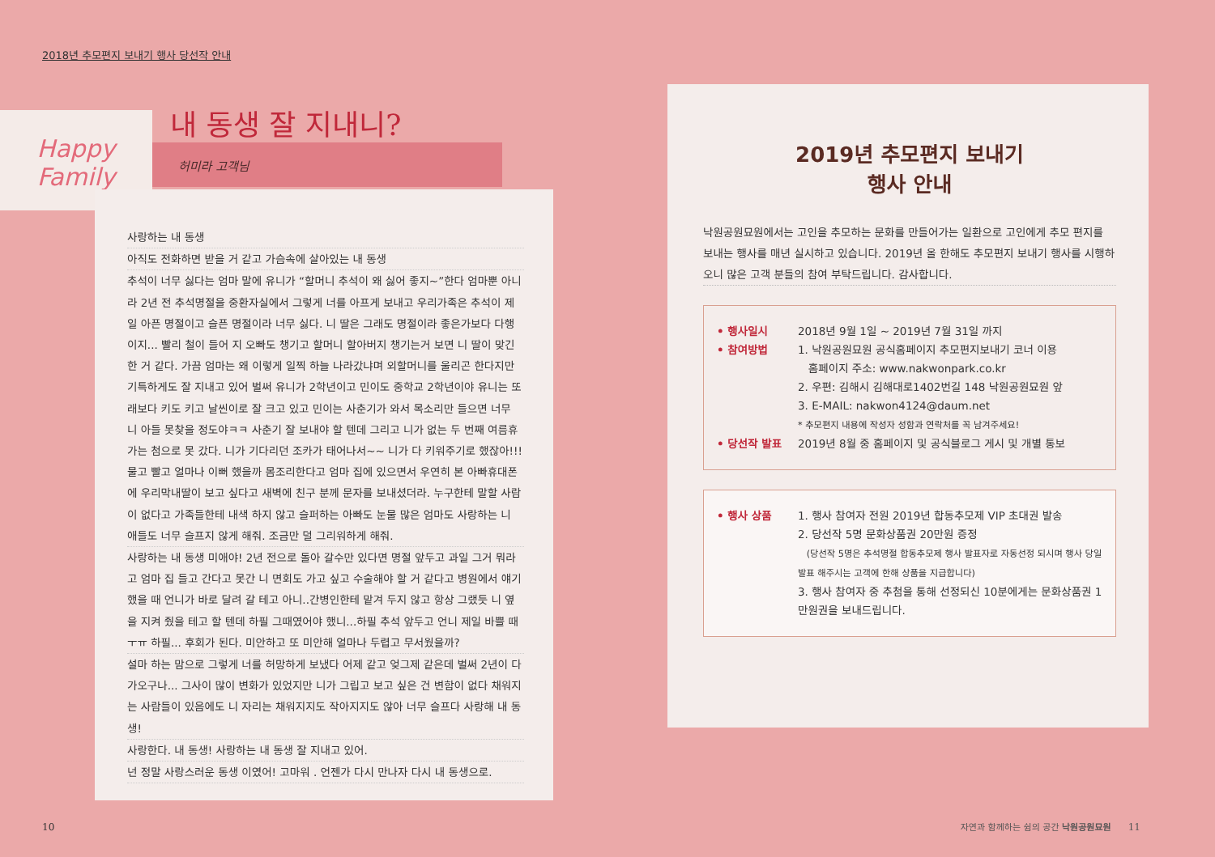2018년 추모편지 보내기 행사 당선작 안내
Happy
Family
내 동생 잘 지내니?
허미라 고객님
사랑하는 내 동생
아직도 전화하면 받을 거 같고 가슴속에 살아있는 내 동생
추석이 너무 싫다는 엄마 말에 유니가 “할머니 추석이 왜 싫어 좋지~”한다 엄마뿐 아니라 2년 전 추석명절을 중환자실에서 그렇게 너를 아프게 보내고 우리가족은 추석이 제일 아픈 명절이고 슬픈 명절이라 너무 싫다. 니 딸은 그래도 명절이라 좋은가보다 다행이지... 빨리 철이 들어 지 오빠도 챙기고 할머니 할아버지 챙기는거 보면 니 딸이 맞긴 한 거 같다. 가끔 엄마는 왜 이렇게 일찍 하늘 나라갔냐며 외할머니를 울리곤 한다지만 기특하게도 잘 지내고 있어 벌써 유니가 2학년이고 민이도 중학교 2학년이야 유니는 또래보다 키도 키고 날씬이로 잘 크고 있고 민이는 사춘기가 와서 목소리만 들으면 너무 니 아들 못찾을 정도야ㅋㅋ 사춘기 잘 보내야 할 텐데 그리고 니가 없는 두 번째 여름휴가는 첨으로 못 갔다. 니가 기다리던 조카가 태어나서~~ 니가 다 키워주기로 했잖아!!! 물고 빨고 얼마나 이뻐 했을까 몸조리한다고 엄마 집에 있으면서 우연히 본 아빠휴대폰에 우리막내딸이 보고 싶다고 새벽에 친구 분께 문자를 보내셨더라. 누구한테 말할 사람이 없다고 가족들한테 내색 하지 않고 슬퍼하는 아빠도 눈물 많은 엄마도 사랑하는 니 애들도 너무 슬프지 않게 해줘. 조금만 덜 그리워하게 해줘.
사랑하는 내 동생 미애야! 2년 전으로 돌아 갈수만 있다면 명절 앞두고 과일 그거 뭐라고 엄마 집 들고 간다고 못간 니 면회도 가고 싶고 수술해야 할 거 같다고 병원에서 얘기했을 때 언니가 바로 달려 갈 테고 아니..간병인한테 맡겨 두지 않고 항상 그랬듯 니 옆을 지켜 줬을 테고 할 텐데 하필 그때였어야 했니...하필 추석 앞두고 언니 제일 바쁠 때ㅜㅠ 하필... 후회가 된다. 미안하고 또 미안해 얼마나 두렵고 무서웠을까?
설마 하는 맘으로 그렇게 너를 허망하게 보냈다 어제 같고 엊그제 같은데 벌써 2년이 다가오구나... 그사이 많이 변화가 있었지만 니가 그립고 보고 싶은 건 변함이 없다 채워지는 사람들이 있음에도 니 자리는 채워지지도 작아지지도 않아 너무 슬프다 사랑해 내 동생!
사랑한다. 내 동생! 사랑하는 내 동생 잘 지내고 있어.
넌 정말 사랑스러운 동생 이였어! 고마워 . 언젠가 다시 만나자 다시 내 동생으로.
10
2019년 추모편지 보내기
행사 안내
낙원공원묘원에서는 고인을 추모하는 문화를 만들어가는 일환으로 고인에게 추모 편지를 보내는 행사를 매년 실시하고 있습니다. 2019년 올 한해도 추모편지 보내기 행사를 시행하오니 많은 고객 분들의 참여 부탁드립니다. 감사합니다.
• 행사일시 2018년 9월 1일 ~ 2019년 7월 31일 까지
• 참여방법 1. 낙원공원묘원 공식홈페이지 추모편지보내기 코너 이용
홈페이지 주소: www.nakwonpark.co.kr
2. 우편: 김해시 김해대로1402번길 148 낙원공원묘원 앞
3. E-MAIL: nakwon4124@daum.net
* 추모편지 내용에 작성자 성함과 연락처를 꼭 남겨주세요!
• 당선작 발표 2019년 8월 중 홈페이지 및 공식블로그 게시 및 개별 통보
• 행사 상품 1. 행사 참여자 전원 2019년 합동추모제 VIP 초대권 발송
2. 당선작 5명 문화상품권 20만원 증정
(당선작 5명은 추석명절 합동추모제 행사 발표자로 자동선정 되시며 행사 당일 발표 해주시는 고객에 한해 상품을 지급합니다)
3. 행사 참여자 중 추첨을 통해 선정되신 10분에게는 문화상품권 1만원권을 보내드립니다.
자연과 함께하는 쉼의 공간 낙원공원묘원 11